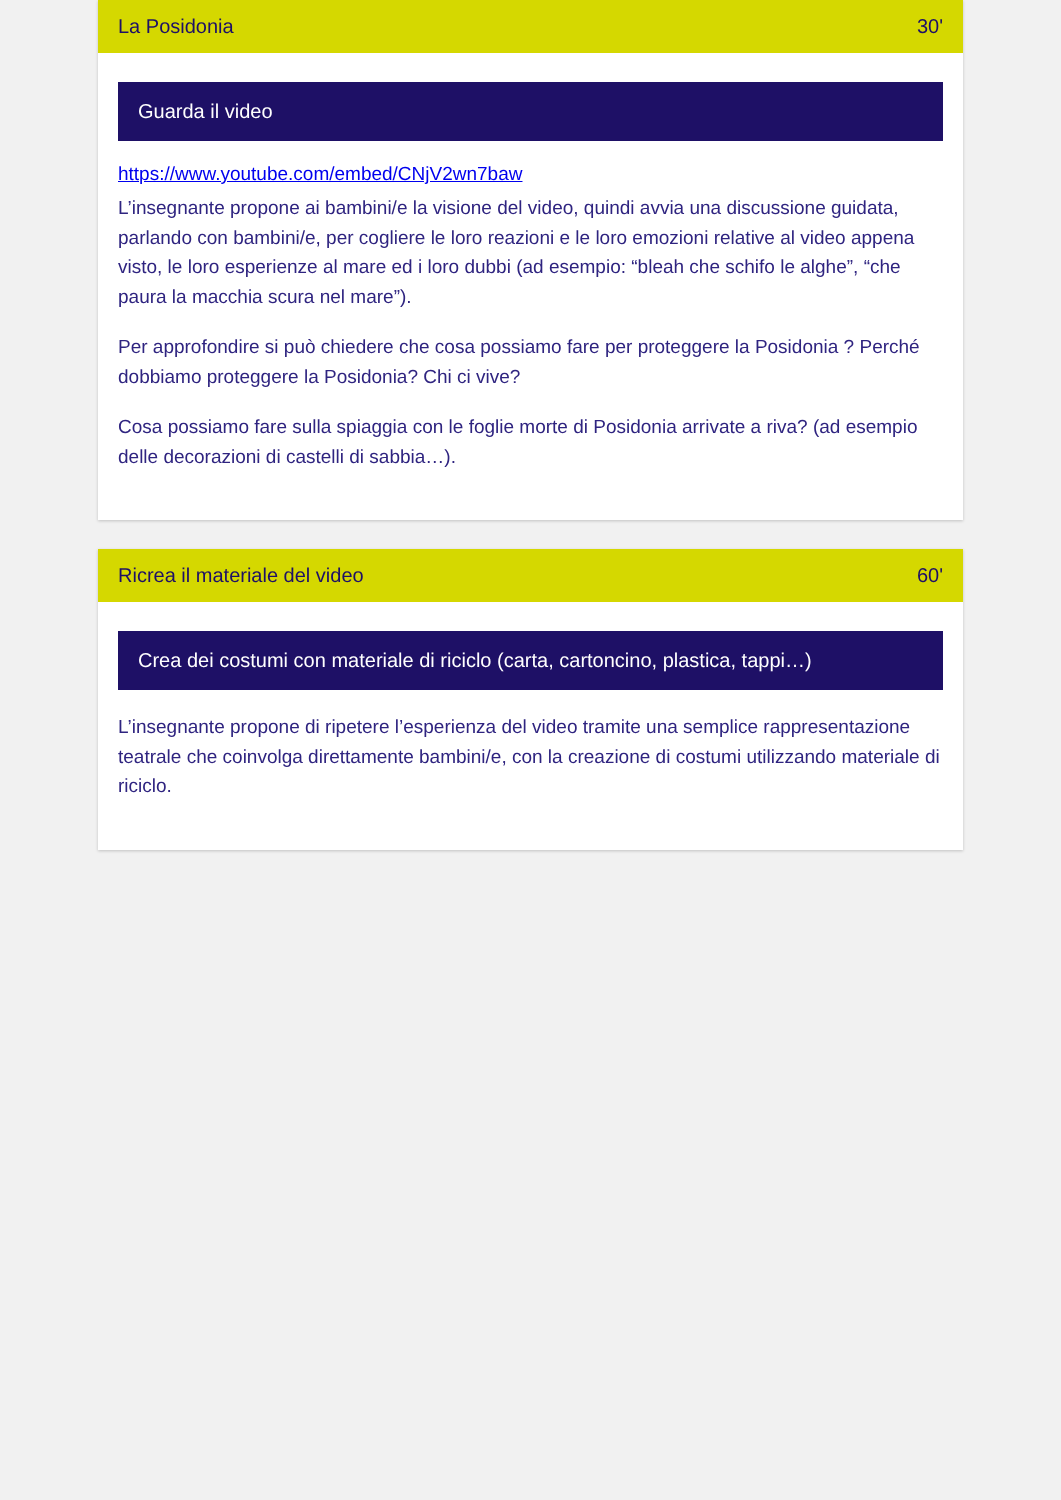La Posidonia 30'
Guarda il video
https://www.youtube.com/embed/CNjV2wn7baw
L’insegnante propone ai bambini/e la visione del video, quindi avvia una discussione guidata, parlando con bambini/e, per cogliere le loro reazioni e le loro emozioni relative al video appena visto, le loro esperienze al mare ed i loro dubbi (ad esempio: “bleah che schifo le alghe”, “che paura la macchia scura nel mare”).
Per approfondire si può chiedere che cosa possiamo fare per proteggere la Posidonia ? Perché dobbiamo proteggere la Posidonia? Chi ci vive?
Cosa possiamo fare sulla spiaggia con le foglie morte di Posidonia arrivate a riva? (ad esempio delle decorazioni di castelli di sabbia…).
Ricrea il materiale del video 60'
Crea dei costumi con materiale di riciclo (carta, cartoncino, plastica, tappi…)
L’insegnante propone di ripetere l’esperienza del video tramite una semplice rappresentazione teatrale che coinvolga direttamente bambini/e, con la creazione di costumi utilizzando materiale di riciclo.